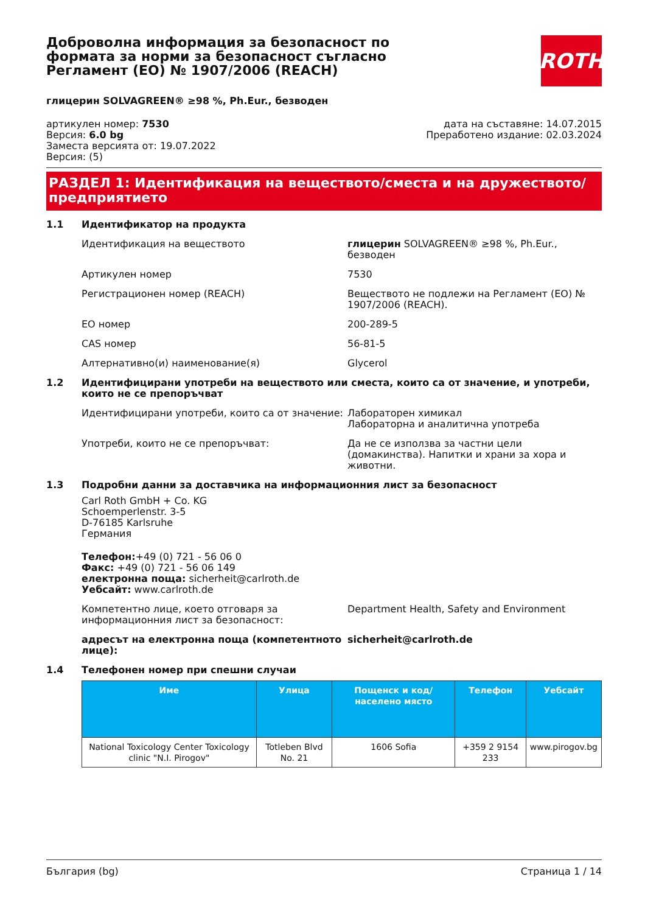Доброволна информация за безопасност по формата за норми за безопасност съгласно Регламент (ЕО) № 1907/2006 (REACH)
ROTH
глицерин SOLVAGREEN® ≥98 %, Ph.Eur., безводен
артикулен номер: 7530
Версия: 6.0 bg
Заместа версията от: 19.07.2022
Версия: (5)
дата на съставяне: 14.07.2015
Преработено издание: 02.03.2024
РАЗДЕЛ 1: Идентификация на веществото/сместа и на дружеството/ предприятието
1.1 Идентификатор на продукта
Идентификация на веществото глицерин SOLVAGREEN® ≥98 %, Ph.Eur., безводен
Артикулен номер 7530
Регистрационен номер (REACH) Веществото не подлежи на Регламент (ЕО) № 1907/2006 (REACH).
ЕО номер 200-289-5
CAS номер 56-81-5
Алтернативно(и) наименование(я) Glycerol
1.2 Идентифицирани употреби на веществото или сместа, които са от значение, и употреби, които не се препоръчват
Идентифицирани употреби, които са от значение:
Лабораторен химикал
Лабораторна и аналитична употреба
Употреби, които не се препоръчват: Да не се използва за частни цели (домакинства). Напитки и храни за хора и животни.
1.3 Подробни данни за доставчика на информационния лист за безопасност
Carl Roth GmbH + Co. KG
Schoemperlenstr. 3-5
D-76185 Karlsruhe
Германия
Телефон:+49 (0) 721 - 56 06 0
Факс: +49 (0) 721 - 56 06 149
електронна поща: sicherheit@carlroth.de
Уебсайт: www.carlroth.de
Компетентно лице, което отговаря за информационния лист за безопасност:
Department Health, Safety and Environment
адресът на електронна поща (компетентното лице):
sicherheit@carlroth.de
1.4 Телефонен номер при спешни случаи
| Име | Улица | Пощенск и код/ населено място | Телефон | Уебсайт |
| --- | --- | --- | --- | --- |
| National Toxicology Center Toxicology clinic "N.I. Pirogov" | Totleben Blvd No. 21 | 1606 Sofia | +359 2 9154 233 | www.pirogov.bg |
България (bg) Страница 1 / 14